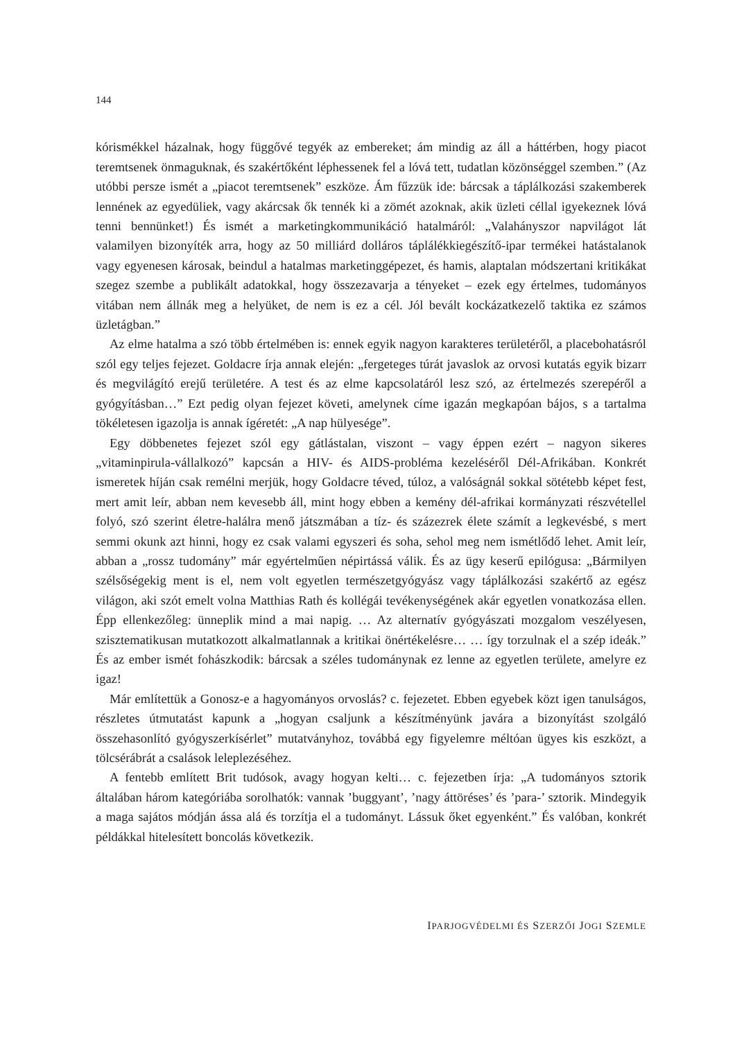144
kórismékkel házalnak, hogy függővé tegyék az embereket; ám mindig az áll a háttérben, hogy piacot teremtsenek önmaguknak, és szakértőként léphessenek fel a lóvá tett, tudatlan közönséggel szemben.” (Az utóbbi persze ismét a „piacot teremtsenek” eszköze. Ám fűzzük ide: bárcsak a táplálkozási szakemberek lennének az egyedüliek, vagy akárcsak ők tennék ki a zömét azoknak, akik üzleti céllal igyekeznek lóvá tenni bennünket!) És ismét a marketingkommunikáció hatalmáról: „Valahányszor napvilágot lát valamilyen bizonyíték arra, hogy az 50 milliárd dolláros táplálékkiegészítő-ipar termékei hatástalanok vagy egyenesen károsak, beindul a hatalmas marketinggépezet, és hamis, alaptalan módszertani kritikákat szegez szembe a publikált adatokkal, hogy összezavarja a tényeket – ezek egy értelmes, tudományos vitában nem állnák meg a helyüket, de nem is ez a cél. Jól bevált kockázatkezelő taktika ez számos üzletágban.”
Az elme hatalma a szó több értelmében is: ennek egyik nagyon karakteres területéről, a placebohatásról szól egy teljes fejezet. Goldacre írja annak elején: „fergeteges túrát javaslok az orvosi kutatás egyik bizarr és megvilágító erejű területére. A test és az elme kapcsolatáról lesz szó, az értelmezés szerepéről a gyógyításban…” Ezt pedig olyan fejezet követi, amelynek címe igazán megkapóan bájos, s a tartalma tökéletesen igazolja is annak ígéretét: „A nap hülyesége”.
Egy döbbenetes fejezet szól egy gátlástalan, viszont – vagy éppen ezért – nagyon sikeres „vitaminpirula-vállalkozó” kapcsán a HIV- és AIDS-probléma kezeléséről Dél-Afrikában. Konkrét ismeretek híján csak remélni merjük, hogy Goldacre téved, túloz, a valóságnál sokkal sötétebb képet fest, mert amit leír, abban nem kevesebb áll, mint hogy ebben a kemény dél-afrikai kormányzati részvétellel folyó, szó szerint életre-halálra menő játszmában a tíz- és százezrek élete számít a legkevésbé, s mert semmi okunk azt hinni, hogy ez csak valami egyszeri és soha, sehol meg nem ismétlődő lehet. Amit leír, abban a „rossz tudomány” már egyértelműen népirtássá válik. És az ügy keserű epilógusa: „Bármilyen szélsőségekig ment is el, nem volt egyetlen természetgyógyász vagy táplálkozási szakértő az egész világon, aki szót emelt volna Matthias Rath és kollégái tevékenységének akár egyetlen vonatkozása ellen. Épp ellenkezőleg: ünneplik mind a mai napig. … Az alternatív gyógyászati mozgalom veszélyesen, szisztematikusan mutatkozott alkalmatlannak a kritikai önértékelésre… … így torzulnak el a szép ideák.” És az ember ismét fohászkodik: bárcsak a széles tudománynak ez lenne az egyetlen területe, amelyre ez igaz!
Már említettük a Gonosz-e a hagyományos orvoslás? c. fejezetet. Ebben egyebek közt igen tanulságos, részletes útmutatást kapunk a „hogyan csaljunk a készítményünk javára a bizonyítást szolgáló összehasonlító gyógyszerkísérlet” mutatványhoz, továbbá egy figyelemre méltóan ügyes kis eszközt, a tölcsérábrát a csalások leleplezéséhez.
A fentebb említett Brit tudósok, avagy hogyan kelti… c. fejezetben írja: „A tudományos sztorik általában három kategóriába sorolhatók: vannak ’buggyant’, ’nagy áttöréses’ és ’para-’ sztorik. Mindegyik a maga sajátos módján ássa alá és torzítja el a tudományt. Lássuk őket egyenként.” És valóban, konkrét példákkal hitelesített boncolás következik.
IPARJOGVÉDELMI ÉS SZERZŐI JOGI SZEMLE